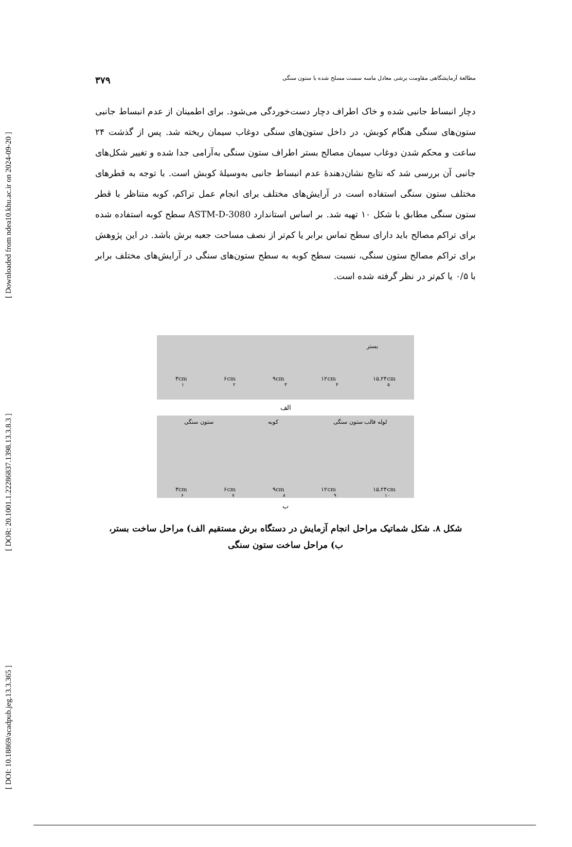[ DOI: 10.18869/acadpub.jeg.13.3.365 ] [ DOR: 20.1001.1.22286837.1398.13.3.8.3 ] [ Downloaded from ndea10.khu.ac.ir on 2024-09-20 ]
مطالعهٔ آزمایشگاهی مقاومت برشی معادل ماسه سست مسلح شده با ستون سنگی ۳۷۹
دچار انبساط جانبی شده و خاک اطراف دچار دست‌خوردگی می‌شود. برای اطمینان از عدم انبساط جانبی ستون‌های سنگی هنگام کوبش، در داخل ستون‌های سنگی دوغاب سیمان ریخته شد. پس از گذشت ۲۴ ساعت و محکم شدن دوغاب سیمان مصالح بستر اطراف ستون سنگی به‌آرامی جدا شده و تغییر شکل‌های جانبی آن بررسی شد که نتایج نشان‌دهندهٔ عدم انبساط جانبی به‌وسیلهٔ کوبش است. با توجه به قطرهای مختلف ستون سنگی استفاده است در آرایش‌های مختلف برای انجام عمل تراکم، کوبه متناظر با قطر ستون سنگی مطابق با شکل ۱۰ تهیه شد. بر اساس استاندارد ASTM-D-3080 سطح کوبه استفاده شده برای تراکم مصالح باید دارای سطح تماس برابر یا کم‌تر از نصف مساحت جعبه برش باشد. در این پژوهش برای تراکم مصالح ستون سنگی، نسبت سطح کوبه به سطح ستون‌های سنگی در آرایش‌های مختلف برابر با ۰/۵ یا کم‌تر در نظر گرفته شده است.
بستر
۳cm ۶cm ۹cm ۱۲cm ۱۵.۲۴cm
۱۲۳۴۵
الف
ستون سنگی کوبه لوله قالب ستون سنگی
۳cm ۶cm ۹cm ۱۲cm ۱۵.۲۴cm
۶۷۸۹ ۱۰
ب
شکل ۸. شکل شماتیک مراحل انجام آزمایش در دستگاه برش مستقیم الف) مراحل ساخت بستر،
ب) مراحل ساخت ستون سنگی